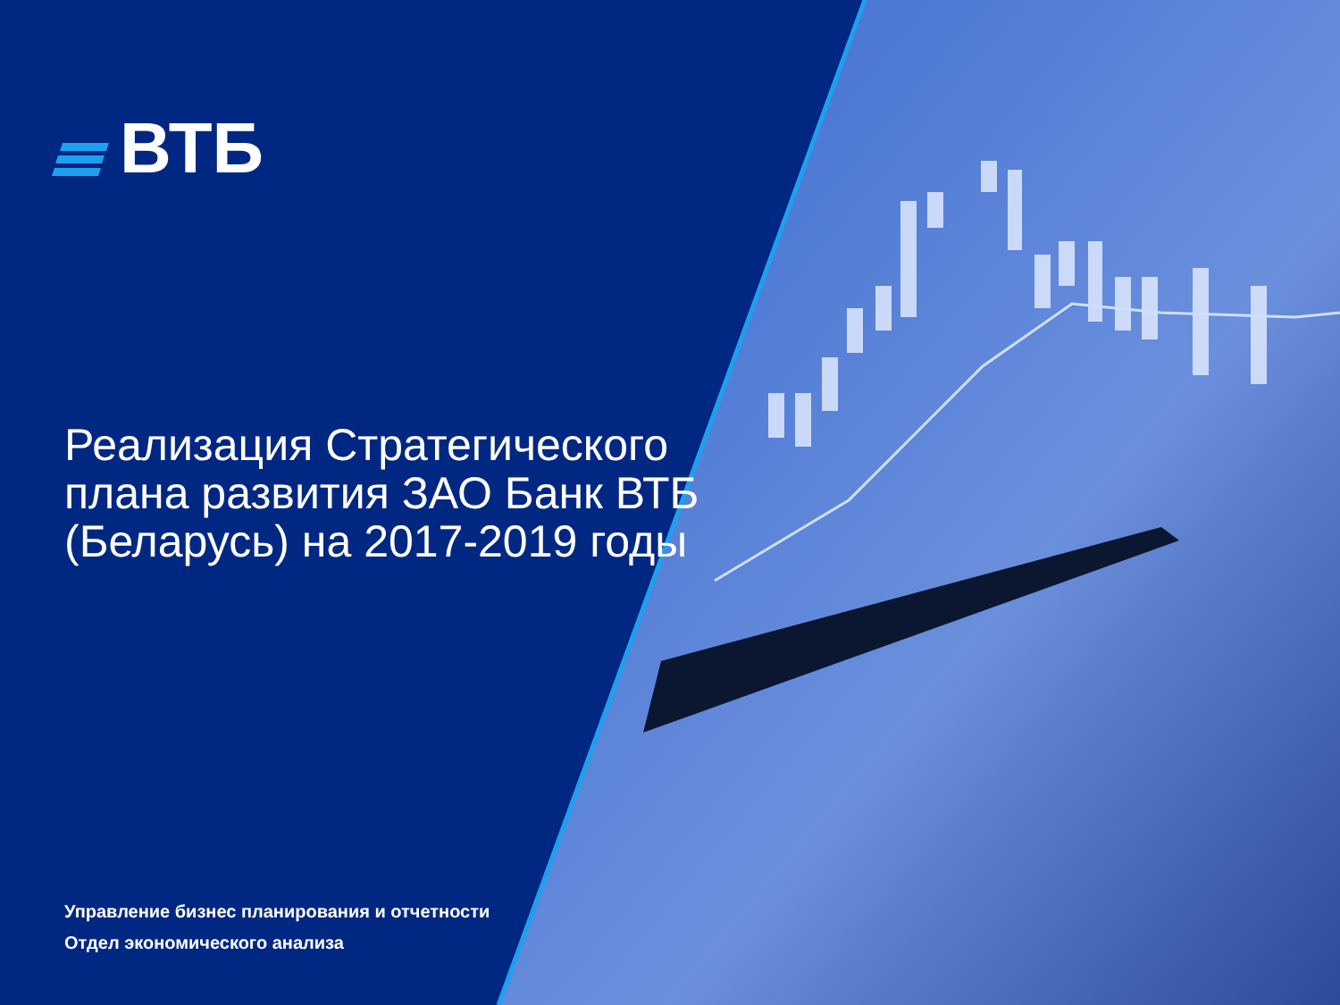ВТБ
Реализация Стратегического плана развития ЗАО Банк ВТБ (Беларусь) на 2017-2019 годы
Управление бизнес планирования и отчетности
Отдел экономического анализа